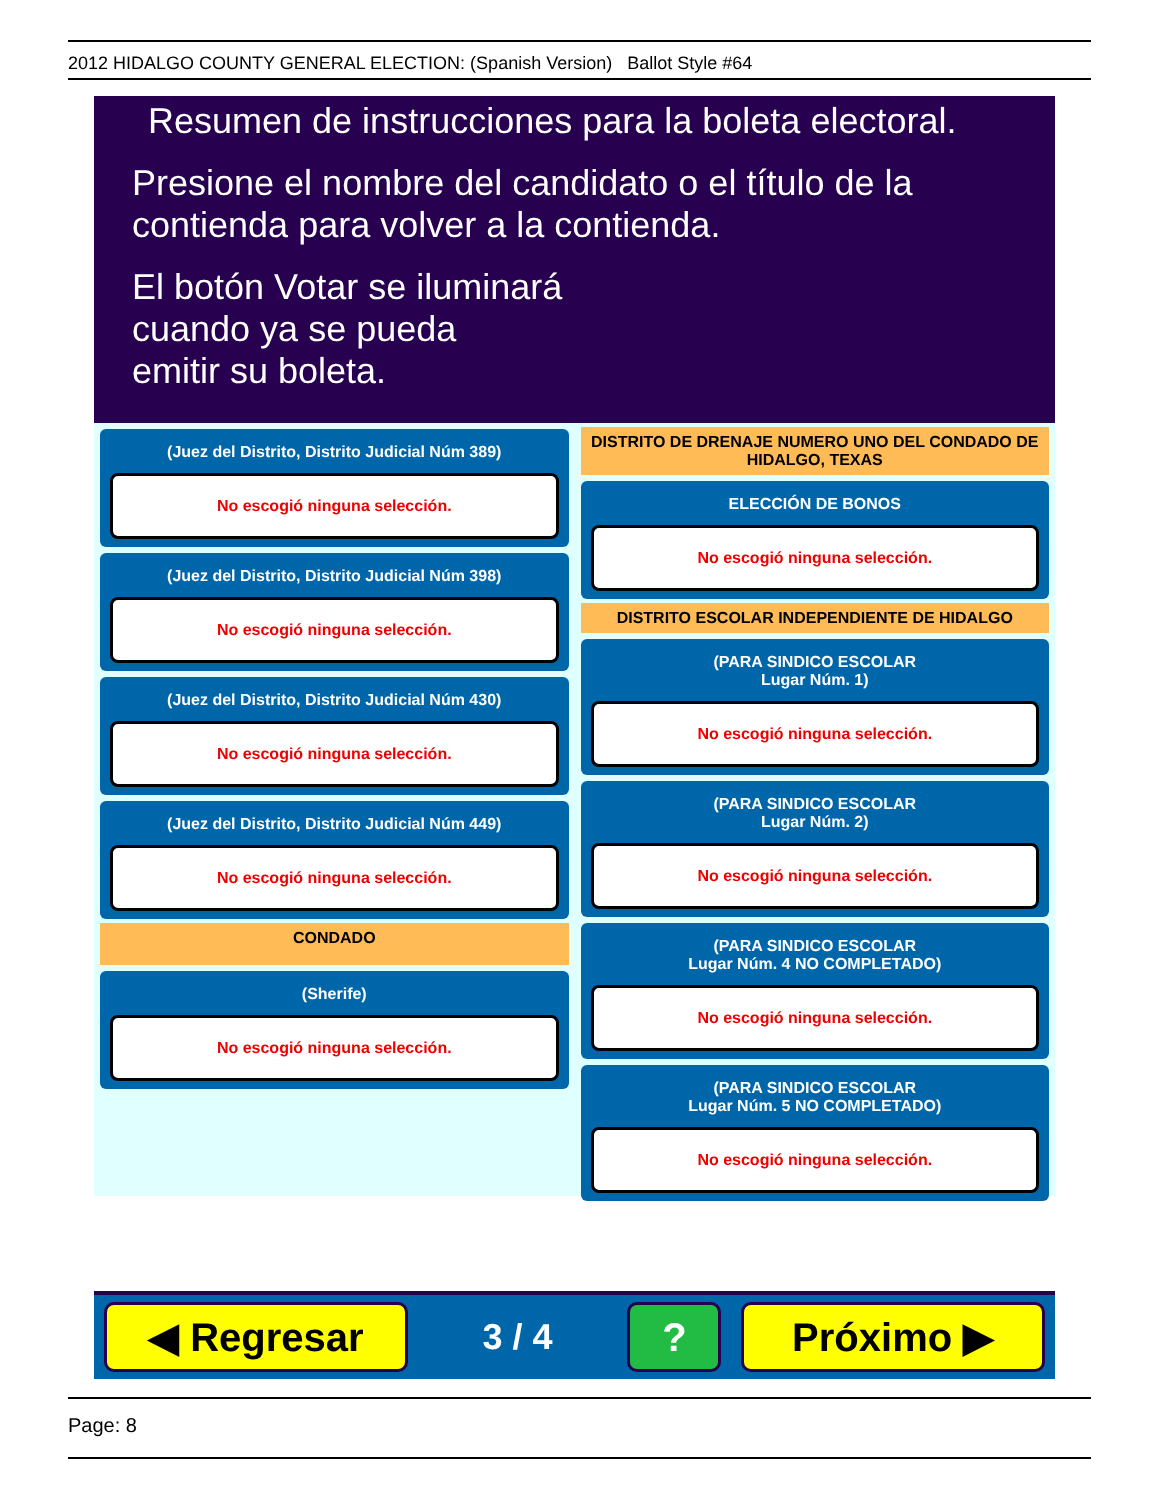2012 HIDALGO COUNTY GENERAL ELECTION: (Spanish Version) Ballot Style #64
Resumen de instrucciones para la boleta electoral.
Presione el nombre del candidato o el título de la contienda para volver a la contienda.
El botón Votar se iluminará
cuando ya se pueda
emitir su boleta.
(Juez del Distrito, Distrito Judicial Núm 389)
No escogió ninguna selección.
(Juez del Distrito, Distrito Judicial Núm 398)
No escogió ninguna selección.
(Juez del Distrito, Distrito Judicial Núm 430)
No escogió ninguna selección.
(Juez del Distrito, Distrito Judicial Núm 449)
No escogió ninguna selección.
CONDADO
(Sherife)
No escogió ninguna selección.
DISTRITO DE DRENAJE NUMERO UNO DEL CONDADO DE HIDALGO, TEXAS
ELECCIÓN DE BONOS
No escogió ninguna selección.
DISTRITO ESCOLAR INDEPENDIENTE DE HIDALGO
(PARA SINDICO ESCOLAR
Lugar Núm. 1)
No escogió ninguna selección.
(PARA SINDICO ESCOLAR
Lugar Núm. 2)
No escogió ninguna selección.
(PARA SINDICO ESCOLAR
Lugar Núm. 4 NO COMPLETADO)
No escogió ninguna selección.
(PARA SINDICO ESCOLAR
Lugar Núm. 5 NO COMPLETADO)
No escogió ninguna selección.
◀ Regresar
3 / 4
? Próximo ▶
Page: 8